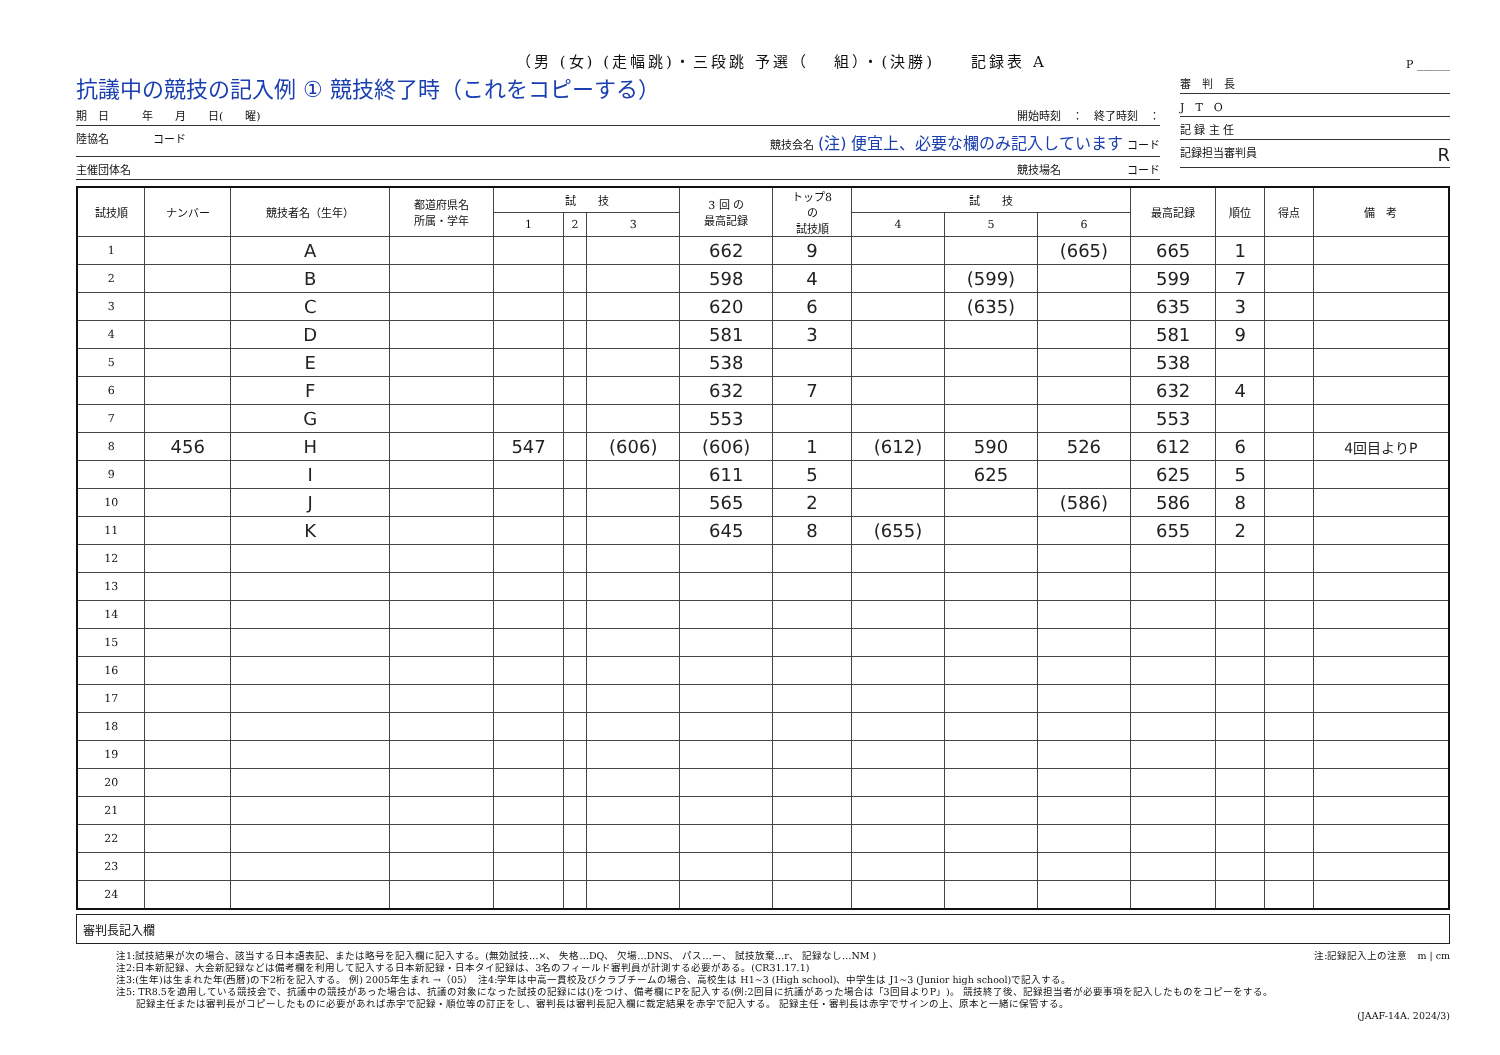（男 (女) (走幅跳)・三段跳 予選（　 組）・(決勝)　　記録表 A
P ______
抗議中の競技の記入例 ① 競技終了時（これをコピーする）
期　日　　　年　　月　　日(　　曜) 開始時刻　：　終了時刻　：
陸協名　　　　コード 競技会名 (注) 便宜上、必要な欄のみ記入しています コード
主催団体名 競技場名　　　　　　コード
審　判　長
J　T　O
記 録 主 任
記録担当審判員 R
| 試技順 | ナンバー | 競技者名（生年） | 都道府県名 所属・学年 | 試 技 | | | 3 回 の 最高記録 | トップ8 の 試技順 | 試 技 | | | 最高記録 | 順位 | 得点 | 備 考 |
| --- | --- | --- | --- | --- | --- | --- | --- | --- | --- | --- | --- | --- | --- | --- | --- |
| | | | | 1 | 2 | 3 | | | 4 | 5 | 6 | | | | |
| 1 | | A | | | | | 662 | 9 | | | (665) | 665 | 1 | | |
| 2 | | B | | | | | 598 | 4 | | (599) | | 599 | 7 | | |
| 3 | | C | | | | | 620 | 6 | | (635) | | 635 | 3 | | |
| 4 | | D | | | | | 581 | 3 | | | | 581 | 9 | | |
| 5 | | E | | | | | 538 | | | | | 538 | | | |
| 6 | | F | | | | | 632 | 7 | | | | 632 | 4 | | |
| 7 | | G | | | | | 553 | | | | | 553 | | | |
| 8 | 456 | H | | 547 | | (606) | (606) | 1 | (612) | 590 | 526 | 612 | 6 | | 4回目よりP |
| 9 | | I | | | | | 611 | 5 | | 625 | | 625 | 5 | | |
| 10 | | J | | | | | 565 | 2 | | | (586) | 586 | 8 | | |
| 11 | | K | | | | | 645 | 8 | (655) | | | 655 | 2 | | |
| 12 | | | | | | | | | | | | | | | |
| 13 | | | | | | | | | | | | | | | |
| 14 | | | | | | | | | | | | | | | |
| 15 | | | | | | | | | | | | | | | |
| 16 | | | | | | | | | | | | | | | |
| 17 | | | | | | | | | | | | | | | |
| 18 | | | | | | | | | | | | | | | |
| 19 | | | | | | | | | | | | | | | |
| 20 | | | | | | | | | | | | | | | |
| 21 | | | | | | | | | | | | | | | |
| 22 | | | | | | | | | | | | | | | |
| 23 | | | | | | | | | | | | | | | |
| 24 | | | | | | | | | | | | | | | |
審判長記入欄
注:記録記入上の注意　m | cm
注1:試技結果が次の場合、該当する日本語表記、または略号を記入欄に記入する。(無効試技…×、 失格…DQ、 欠場…DNS、 パス…ー、 試技放棄…r、 記録なし…NM )
注2:日本新記録、大会新記録などは備考欄を利用して記入する日本新記録・日本タイ記録は、3名のフィールド審判員が計測する必要がある。(CR31.17.1)
注3:(生年)は生まれた年(西暦)の下2桁を記入する。 例) 2005年生まれ →（05）　注4:学年は中高一貫校及びクラブチームの場合、高校生は H1~3 (High school)、中学生は J1~3 (Junior high school)で記入する。
注5: TR8.5を適用している競技会で、抗議中の競技があった場合は、抗議の対象になった試技の記録には()をつけ、備考欄にPを記入する(例:2回目に抗議があった場合は「3回目よりP」)。 競技終了後、記録担当者が必要事項を記入したものをコピーをする。
　　記録主任または審判長がコピーしたものに必要があれば赤字で記録・順位等の訂正をし、審判長は審判長記入欄に裁定結果を赤字で記入する。 記録主任・審判長は赤字でサインの上、原本と一緒に保管する。
(JAAF-14A. 2024/3)